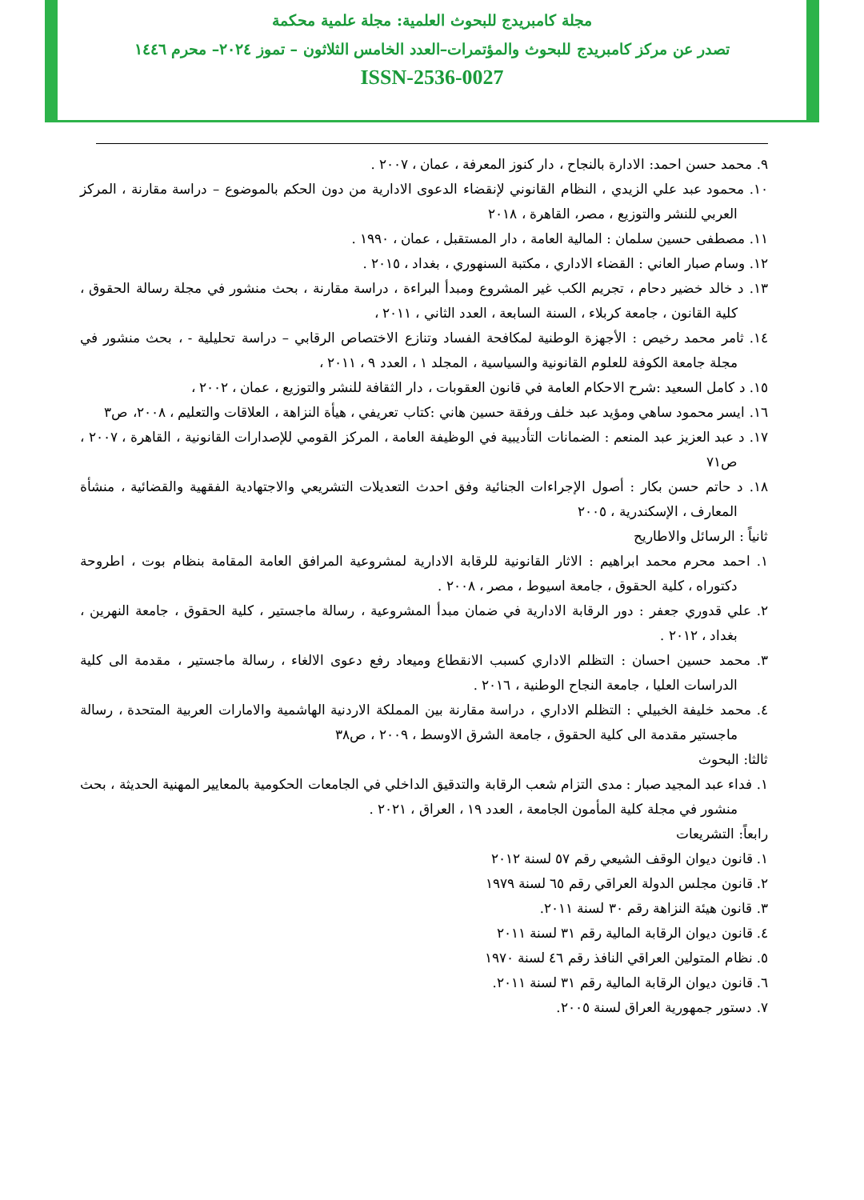مجلة كامبريدج للبحوث العلمية: مجلة علمية محكمة
تصدر عن مركز كامبريدج للبحوث والمؤتمرات–العدد الخامس الثلاثون – تموز ٢٠٢٤– محرم ١٤٤٦
ISSN-2536-0027
٩. محمد حسن احمد: الادارة بالنجاح ، دار كنوز المعرفة ، عمان ، ٢٠٠٧ .
١٠. محمود عبد علي الزيدي ، النظام القانوني لإنقضاء الدعوى الادارية من دون الحكم بالموضوع – دراسة مقارنة ، المركز العربي للنشر والتوزيع ، مصر، القاهرة ، ٢٠١٨
١١. مصطفى حسين سلمان : المالية العامة ، دار المستقبل ، عمان ، ١٩٩٠ .
١٢. وسام صبار العاني : القضاء الاداري ، مكتبة السنهوري ، بغداد ، ٢٠١٥ .
١٣. د خالد خضير دحام ، تجريم الكب غير المشروع ومبدأ البراءة ، دراسة مقارنة ، بحث منشور في مجلة رسالة الحقوق ، كلية القانون ، جامعة كربلاء ، السنة السابعة ، العدد الثاني ، ٢٠١١ ،
١٤. ثامر محمد رخيص : الأجهزة الوطنية لمكافحة الفساد وتنازع الاختصاص الرقابي – دراسة تحليلية - ، بحث منشور في مجلة جامعة الكوفة للعلوم القانونية والسياسية ، المجلد ١ ، العدد ٩ ، ٢٠١١ ،
١٥. د كامل السعيد :شرح الاحكام العامة في قانون العقوبات ، دار الثقافة للنشر والتوزيع ، عمان ، ٢٠٠٢ ،
١٦. ايسر محمود ساهي ومؤيد عبد خلف ورفقة حسين هاني :كتاب تعريفي ، هيأة النزاهة ، العلاقات والتعليم ، ٢٠٠٨، ص٣
١٧. د عبد العزيز عبد المنعم : الضمانات التأديبية في الوظيفة العامة ، المركز القومي للإصدارات القانونية ، القاهرة ، ٢٠٠٧ ، ص٧١
١٨. د حاتم حسن بكار : أصول الإجراءات الجنائية وفق احدث التعديلات التشريعي والاجتهادية الفقهية والقضائية ، منشأة المعارف ، الإسكندرية ، ٢٠٠٥
ثانياً : الرسائل والاطاريح
١. احمد محرم محمد ابراهيم : الاثار القانونية للرقابة الادارية لمشروعية المرافق العامة المقامة بنظام بوت ، اطروحة دكتوراه ، كلية الحقوق ، جامعة اسيوط ، مصر ، ٢٠٠٨ .
٢. علي قدوري جعفر : دور الرقابة الادارية في ضمان مبدأ المشروعية ، رسالة ماجستير ، كلية الحقوق ، جامعة النهرين ، بغداد ، ٢٠١٢ .
٣. محمد حسين احسان : التظلم الاداري كسبب الانقطاع وميعاد رفع دعوى الالغاء ، رسالة ماجستير ، مقدمة الى كلية الدراسات العليا ، جامعة النجاح الوطنية ، ٢٠١٦ .
٤. محمد خليفة الخبيلي : التظلم الاداري ، دراسة مقارنة بين المملكة الاردنية الهاشمية والامارات العربية المتحدة ، رسالة ماجستير مقدمة الى كلية الحقوق ، جامعة الشرق الاوسط ، ٢٠٠٩ ، ص٣٨
ثالثا: البحوث
١. فداء عبد المجيد صبار : مدى التزام شعب الرقابة والتدقيق الداخلي في الجامعات الحكومية بالمعايير المهنية الحديثة ، بحث منشور في مجلة كلية المأمون الجامعة ، العدد ١٩ ، العراق ، ٢٠٢١ .
رابعاً: التشريعات
١. قانون ديوان الوقف الشيعي رقم ٥٧ لسنة ٢٠١٢
٢. قانون مجلس الدولة العراقي رقم ٦٥ لسنة ١٩٧٩
٣. قانون هيئة النزاهة رقم ٣٠ لسنة ٢٠١١.
٤. قانون ديوان الرقابة المالية رقم ٣١ لسنة ٢٠١١
٥. نظام المتولين العراقي النافذ رقم ٤٦ لسنة ١٩٧٠
٦. قانون ديوان الرقابة المالية رقم ٣١ لسنة ٢٠١١.
٧. دستور جمهورية العراق لسنة ٢٠٠٥.